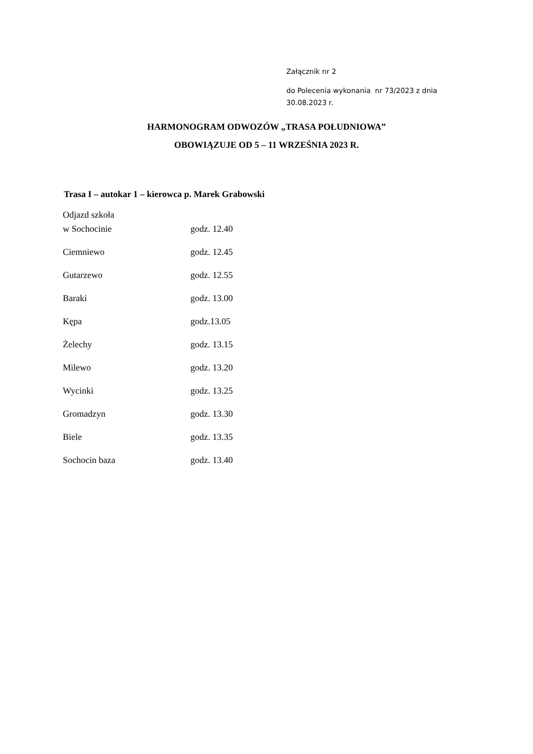Załącznik nr 2
do Polecenia wykonania nr 73/2023 z dnia
30.08.2023 r.
HARMONOGRAM ODWOZÓW „TRASA POŁUDNIOWA”
OBOWIĄZUJE OD 5 – 11 WRZEŚNIA 2023 R.
Trasa I – autokar 1 – kierowca p. Marek Grabowski
| Odjazd szkoła w Sochocinie | godz. 12.40 |
| Ciemniewo | godz. 12.45 |
| Gutarzewo | godz. 12.55 |
| Baraki | godz. 13.00 |
| Kępa | godz.13.05 |
| Żelechy | godz. 13.15 |
| Milewo | godz. 13.20 |
| Wycinki | godz. 13.25 |
| Gromadzyn | godz. 13.30 |
| Biele | godz. 13.35 |
| Sochocin baza | godz. 13.40 |